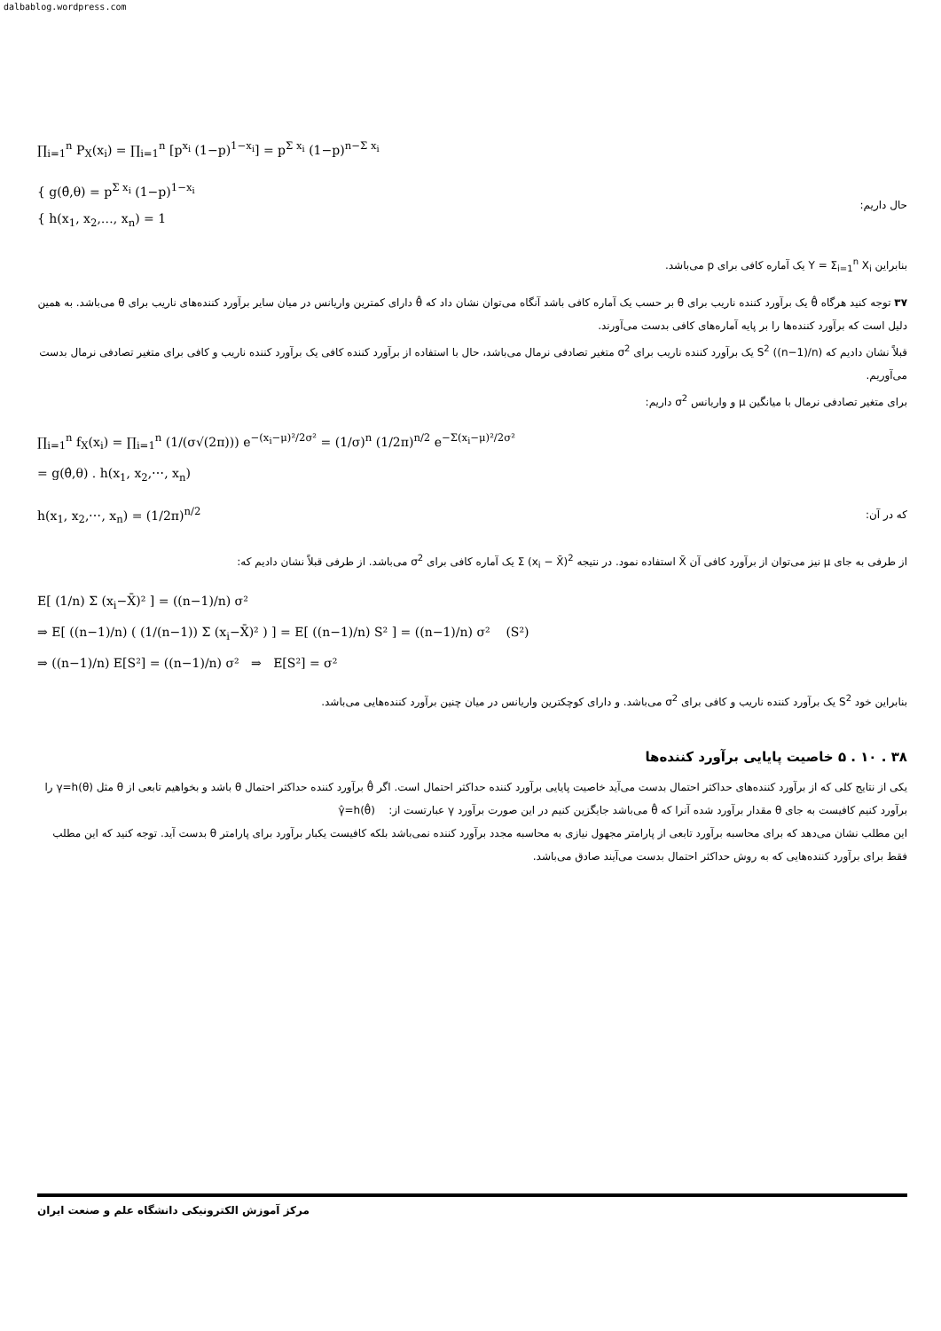dalbablog.wordpress.com
∏<sub>i=1</sub><sup>n</sup> P<sub>X</sub>(x<sub>i</sub>) = ∏<sub>i=1</sub><sup>n</sup> [p<sup>x<sub>i</sub></sup> (1−p)<sup>1−x<sub>i</sub></sup>] = p<sup>Σ x<sub>i</sub></sup> (1−p)<sup>n−Σ x<sub>i</sub></sup>
{ g(θ̂,θ) = p<sup>Σ x<sub>i</sub></sup> (1−p)<sup>1−x<sub>i</sub></sup>
{ h(x<sub>1</sub>, x<sub>2</sub>,…, x<sub>n</sub>) = 1
حال داریم:
بنابراین Y = Σ<sub>i=1</sub><sup>n</sup> X<sub>i</sub> یک آماره کافی برای p می‌باشد.
۳۷ توجه کنید هرگاه θ̂ یک برآورد کننده ناریب برای θ بر حسب یک آماره کافی باشد آنگاه می‌توان نشان داد که θ̂ دارای کمترین واریانس در میان سایر برآورد کننده‌های ناریب برای θ می‌باشد. به همین دلیل است که برآورد کننده‌ها را بر پایه آماره‌های کافی بدست می‌آورند.
قبلاً نشان دادیم که S<sup>2</sup> ((n−1)/n) یک برآورد کننده ناریب برای σ<sup>2</sup> متغیر تصادفی نرمال می‌باشد، حال با استفاده از برآورد کننده کافی یک برآورد کننده ناریب و کافی برای متغیر تصادفی نرمال بدست می‌آوریم.
برای متغیر تصادفی نرمال با میانگین μ و واریانس σ<sup>2</sup> داریم:
∏<sub>i=1</sub><sup>n</sup> f<sub>X</sub>(x<sub>i</sub>) = ∏<sub>i=1</sub><sup>n</sup> (1/(σ√(2π))) e<sup>−(x<sub>i</sub>−μ)²/2σ²</sup> = (1/σ)<sup>n</sup> (1/2π)<sup>n/2</sup> e<sup>−Σ(x<sub>i</sub>−μ)²/2σ²</sup>
= g(θ̂,θ) . h(x<sub>1</sub>, x<sub>2</sub>,⋯, x<sub>n</sub>)
h(x<sub>1</sub>, x<sub>2</sub>,⋯, x<sub>n</sub>) = (1/2π)<sup>n/2</sup>
که در آن:
از طرفی به جای μ نیز می‌توان از برآورد کافی آن X̄ استفاده نمود. در نتیجه Σ (x<sub>i</sub> − X̄)<sup>2</sup> یک آماره کافی برای σ<sup>2</sup> می‌باشد. از طرفی قبلاً نشان دادیم که:
E[ (1/n) Σ (x<sub>i</sub>−X̄)² ] = ((n−1)/n) σ²
⇒ E[ ((n−1)/n) ( (1/(n−1)) Σ (x<sub>i</sub>−X̄)² ) ] = E[ ((n−1)/n) S² ] = ((n−1)/n) σ² (S²)
⇒ ((n−1)/n) E[S²] = ((n−1)/n) σ² ⇒ E[S²] = σ²
بنابراین خود S<sup>2</sup> یک برآورد کننده ناریب و کافی برای σ<sup>2</sup> می‌باشد. و دارای کوچکترین واریانس در میان چنین برآورد کننده‌هایی می‌باشد.
۳۸ . ۱۰ . ۵ خاصیت پایایی برآورد کننده‌ها
یکی از نتایج کلی که از برآورد کننده‌های حداکثر احتمال بدست می‌آید خاصیت پایایی برآورد کننده حداکثر احتمال است. اگر θ̂ برآورد کننده حداکثر احتمال θ باشد و بخواهیم تابعی از θ مثل γ=h(θ) را برآورد کنیم کافیست به جای θ مقدار برآورد شده آنرا که θ̂ می‌باشد جایگزین کنیم در این صورت برآورد γ عبارتست از: γ̂=h(θ̂)
این مطلب نشان می‌دهد که برای محاسبه برآورد تابعی از پارامتر مجهول نیازی به محاسبه مجدد برآورد کننده نمی‌باشد بلکه کافیست یکبار برآورد برای پارامتر θ بدست آید. توجه کنید که این مطلب فقط برای برآورد کننده‌هایی که به روش حداکثر احتمال بدست می‌آیند صادق می‌باشد.
مرکز آموزش الکترونیکی دانشگاه علم و صنعت ایران